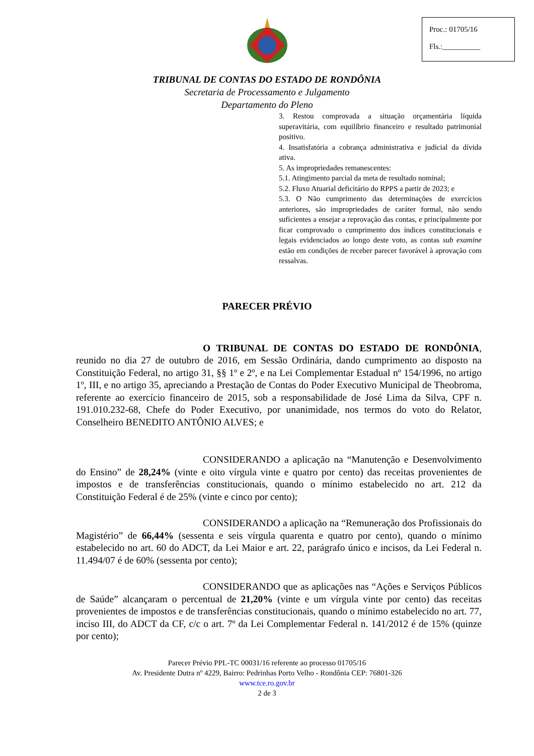Proc.: 01705/16
Fls.:__________
TRIBUNAL DE CONTAS DO ESTADO DE RONDÔNIA
Secretaria de Processamento e Julgamento
Departamento do Pleno
3. Restou comprovada a situação orçamentária líquida superavitária, com equilíbrio financeiro e resultado patrimonial positivo.
4. Insatisfatória a cobrança administrativa e judicial da dívida ativa.
5. As impropriedades remanescentes:
5.1. Atingimento parcial da meta de resultado nominal;
5.2. Fluxo Atuarial deficitário do RPPS a partir de 2023; e
5.3. O Não cumprimento das determinações de exercícios anteriores, são impropriedades de caráter formal, não sendo suficientes a ensejar a reprovação das contas, e principalmente por ficar comprovado o cumprimento dos índices constitucionais e legais evidenciados ao longo deste voto, as contas sub examine estão em condições de receber parecer favorável à aprovação com ressalvas.
PARECER PRÉVIO
O TRIBUNAL DE CONTAS DO ESTADO DE RONDÔNIA, reunido no dia 27 de outubro de 2016, em Sessão Ordinária, dando cumprimento ao disposto na Constituição Federal, no artigo 31, §§ 1º e 2º, e na Lei Complementar Estadual nº 154/1996, no artigo 1º, III, e no artigo 35, apreciando a Prestação de Contas do Poder Executivo Municipal de Theobroma, referente ao exercício financeiro de 2015, sob a responsabilidade de José Lima da Silva, CPF n. 191.010.232-68, Chefe do Poder Executivo, por unanimidade, nos termos do voto do Relator, Conselheiro BENEDITO ANTÔNIO ALVES; e
CONSIDERANDO a aplicação na “Manutenção e Desenvolvimento do Ensino” de 28,24% (vinte e oito vírgula vinte e quatro por cento) das receitas provenientes de impostos e de transferências constitucionais, quando o mínimo estabelecido no art. 212 da Constituição Federal é de 25% (vinte e cinco por cento);
CONSIDERANDO a aplicação na “Remuneração dos Profissionais do Magistério” de 66,44% (sessenta e seis vírgula quarenta e quatro por cento), quando o mínimo estabelecido no art. 60 do ADCT, da Lei Maior e art. 22, parágrafo único e incisos, da Lei Federal n. 11.494/07 é de 60% (sessenta por cento);
CONSIDERANDO que as aplicações nas “Ações e Serviços Públicos de Saúde” alcançaram o percentual de 21,20% (vinte e um vírgula vinte por cento) das receitas provenientes de impostos e de transferências constitucionais, quando o mínimo estabelecido no art. 77, inciso III, do ADCT da CF, c/c o art. 7º da Lei Complementar Federal n. 141/2012 é de 15% (quinze por cento);
Parecer Prévio PPL-TC 00031/16 referente ao processo 01705/16
Av. Presidente Dutra nº 4229, Bairro: Pedrinhas Porto Velho - Rondônia CEP: 76801-326
www.tce.ro.gov.br
2 de 3